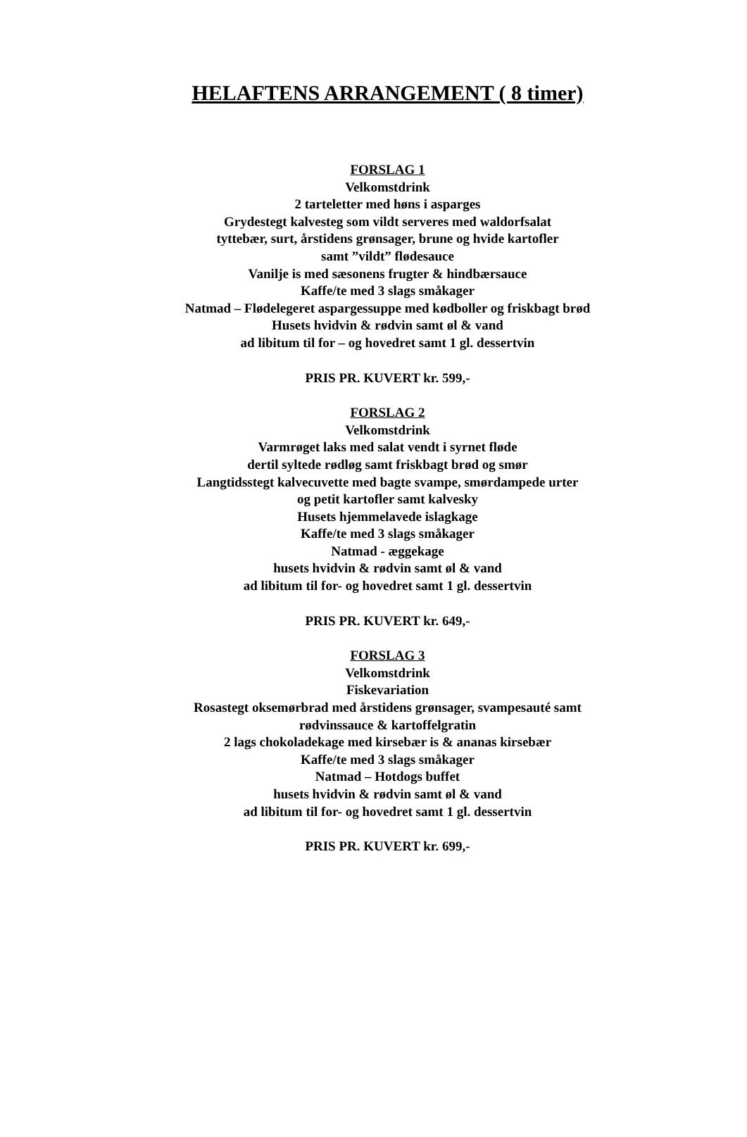HELAFTENS ARRANGEMENT ( 8 timer)
FORSLAG 1
Velkomstdrink
2 tarteletter med høns i asparges
Grydestegt kalvesteg som vildt serveres med waldorfsalat
tyttebær, surt, årstidens grønsager, brune og hvide kartofler
samt ”vildt” flødesauce
Vanilje is med sæsonens frugter & hindbærsauce
Kaffe/te med 3 slags småkager
Natmad – Flødelegeret aspargessuppe med kødboller og friskbagt brød
Husets hvidvin & rødvin samt øl & vand
ad libitum til for – og hovedret samt 1 gl. dessertvin
PRIS PR. KUVERT kr. 599,-
FORSLAG 2
Velkomstdrink
Varmrøget laks med salat vendt i syrnet fløde
dertil syltede rødløg samt friskbagt brød og smør
Langtidsstegt kalvecuvette med bagte svampe, smørdampede urter
og petit kartofler samt kalvesky
Husets hjemmelavede islagkage
Kaffe/te med 3 slags småkager
Natmad - æggekage
husets hvidvin & rødvin samt øl & vand
ad libitum til for- og hovedret samt 1 gl. dessertvin
PRIS PR. KUVERT kr. 649,-
FORSLAG 3
Velkomstdrink
Fiskevariation
Rosastegt oksemørbrad med årstidens grønsager, svampesauté samt
rødvinssauce & kartoffelgratin
2 lags chokoladekage med kirsebær is & ananas kirsebær
Kaffe/te med 3 slags småkager
Natmad – Hotdogs buffet
husets hvidvin & rødvin samt øl & vand
ad libitum til for- og hovedret samt 1 gl. dessertvin
PRIS PR. KUVERT kr. 699,-